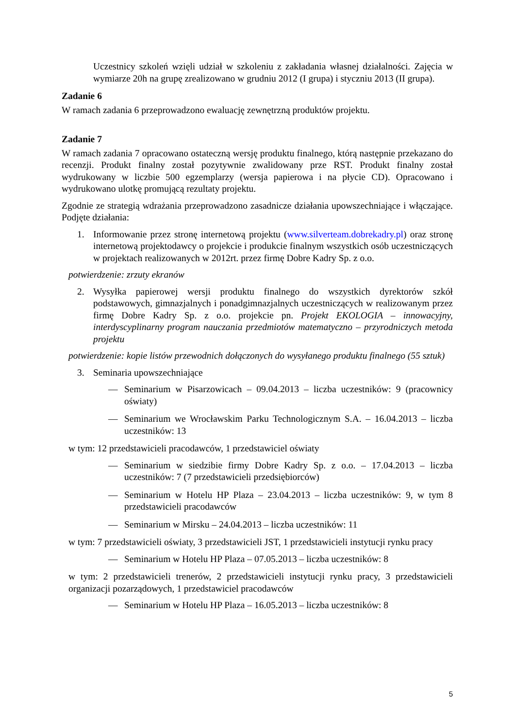Uczestnicy szkoleń wzięli udział w szkoleniu z zakładania własnej działalności. Zajęcia w wymiarze 20h na grupę zrealizowano w grudniu 2012 (I grupa) i styczniu 2013 (II grupa).
Zadanie 6
W ramach zadania 6 przeprowadzono ewaluację zewnętrzną produktów projektu.
Zadanie 7
W ramach zadania 7 opracowano ostateczną wersję produktu finalnego, którą następnie przekazano do recenzji. Produkt finalny został pozytywnie zwalidowany prze RST. Produkt finalny został wydrukowany w liczbie 500 egzemplarzy (wersja papierowa i na płycie CD). Opracowano i wydrukowano ulotkę promującą rezultaty projektu.
Zgodnie ze strategią wdrażania przeprowadzono zasadnicze działania upowszechniające i włączające. Podjęte działania:
1. Informowanie przez stronę internetową projektu (www.silverteam.dobrekadry.pl) oraz stronę internetową projektodawcy o projekcie i produkcie finalnym wszystkich osób uczestniczących w projektach realizowanych w 2012rt. przez firmę Dobre Kadry Sp. z o.o.
potwierdzenie: zrzuty ekranów
2. Wysyłka papierowej wersji produktu finalnego do wszystkich dyrektorów szkół podstawowych, gimnazjalnych i ponadgimnazjalnych uczestniczących w realizowanym przez firmę Dobre Kadry Sp. z o.o. projekcie pn. Projekt EKOLOGIA – innowacyjny, interdyscyplinarny program nauczania przedmiotów matematyczno – przyrodniczych metoda projektu
potwierdzenie: kopie listów przewodnich dołączonych do wysyłanego produktu finalnego (55 sztuk)
3. Seminaria upowszechniające
— Seminarium w Pisarzowicach – 09.04.2013 – liczba uczestników: 9 (pracownicy oświaty)
— Seminarium we Wrocławskim Parku Technologicznym S.A. – 16.04.2013 – liczba uczestników: 13
w tym: 12 przedstawicieli pracodawców, 1 przedstawiciel oświaty
— Seminarium w siedzibie firmy Dobre Kadry Sp. z o.o. – 17.04.2013 – liczba uczestników: 7 (7 przedstawicieli przedsiębiorców)
— Seminarium w Hotelu HP Plaza – 23.04.2013 – liczba uczestników: 9, w tym 8 przedstawicieli pracodawców
— Seminarium w Mirsku – 24.04.2013 – liczba uczestników: 11
w tym: 7 przedstawicieli oświaty, 3 przedstawicieli JST, 1 przedstawicieli instytucji rynku pracy
— Seminarium w Hotelu HP Plaza – 07.05.2013 – liczba uczestników: 8
w tym: 2 przedstawicieli trenerów, 2 przedstawicieli instytucji rynku pracy, 3 przedstawicieli organizacji pozarządowych, 1 przedstawiciel pracodawców
— Seminarium w Hotelu HP Plaza – 16.05.2013 – liczba uczestników: 8
5